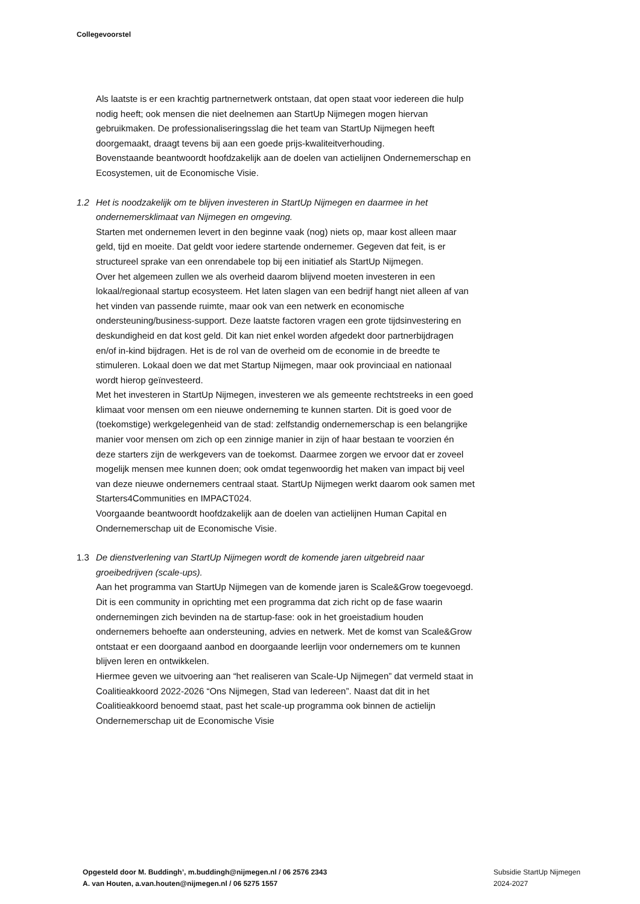Collegevoorstel
Als laatste is er een krachtig partnernetwerk ontstaan, dat open staat voor iedereen die hulp nodig heeft; ook mensen die niet deelnemen aan StartUp Nijmegen mogen hiervan gebruikmaken. De professionaliseringsslag die het team van StartUp Nijmegen heeft doorgemaakt, draagt tevens bij aan een goede prijs-kwaliteitverhouding.
Bovenstaande beantwoordt hoofdzakelijk aan de doelen van actielijnen Ondernemerschap en Ecosystemen, uit de Economische Visie.
1.2 Het is noodzakelijk om te blijven investeren in StartUp Nijmegen en daarmee in het ondernemersklimaat van Nijmegen en omgeving.
Starten met ondernemen levert in den beginne vaak (nog) niets op, maar kost alleen maar geld, tijd en moeite. Dat geldt voor iedere startende ondernemer. Gegeven dat feit, is er structureel sprake van een onrendabele top bij een initiatief als StartUp Nijmegen.
Over het algemeen zullen we als overheid daarom blijvend moeten investeren in een lokaal/regionaal startup ecosysteem. Het laten slagen van een bedrijf hangt niet alleen af van het vinden van passende ruimte, maar ook van een netwerk en economische ondersteuning/business-support. Deze laatste factoren vragen een grote tijdsinvestering en deskundigheid en dat kost geld. Dit kan niet enkel worden afgedekt door partnerbijdragen en/of in-kind bijdragen. Het is de rol van de overheid om de economie in de breedte te stimuleren. Lokaal doen we dat met Startup Nijmegen, maar ook provinciaal en nationaal wordt hierop geïnvesteerd.
Met het investeren in StartUp Nijmegen, investeren we als gemeente rechtstreeks in een goed klimaat voor mensen om een nieuwe onderneming te kunnen starten. Dit is goed voor de (toekomstige) werkgelegenheid van de stad: zelfstandig ondernemerschap is een belangrijke manier voor mensen om zich op een zinnige manier in zijn of haar bestaan te voorzien én deze starters zijn de werkgevers van de toekomst. Daarmee zorgen we ervoor dat er zoveel mogelijk mensen mee kunnen doen; ook omdat tegenwoordig het maken van impact bij veel van deze nieuwe ondernemers centraal staat. StartUp Nijmegen werkt daarom ook samen met Starters4Communities en IMPACT024.
Voorgaande beantwoordt hoofdzakelijk aan de doelen van actielijnen Human Capital en Ondernemerschap uit de Economische Visie.
1.3 De dienstverlening van StartUp Nijmegen wordt de komende jaren uitgebreid naar groeibedrijven (scale-ups).
Aan het programma van StartUp Nijmegen van de komende jaren is Scale&Grow toegevoegd. Dit is een community in oprichting met een programma dat zich richt op de fase waarin ondernemingen zich bevinden na de startup-fase: ook in het groeistadium houden ondernemers behoefte aan ondersteuning, advies en netwerk. Met de komst van Scale&Grow ontstaat er een doorgaand aanbod en doorgaande leerlijn voor ondernemers om te kunnen blijven leren en ontwikkelen.
Hiermee geven we uitvoering aan “het realiseren van Scale-Up Nijmegen” dat vermeld staat in Coalitieakkoord 2022-2026 “Ons Nijmegen, Stad van Iedereen”. Naast dat dit in het Coalitieakkoord benoemd staat, past het scale-up programma ook binnen de actielijn Ondernemerschap uit de Economische Visie
Opgesteld door M. Buddingh’, m.buddingh@nijmegen.nl / 06 2576 2343
A. van Houten, a.van.houten@nijmegen.nl / 06 5275 1557
Subsidie StartUp Nijmegen
2024-2027